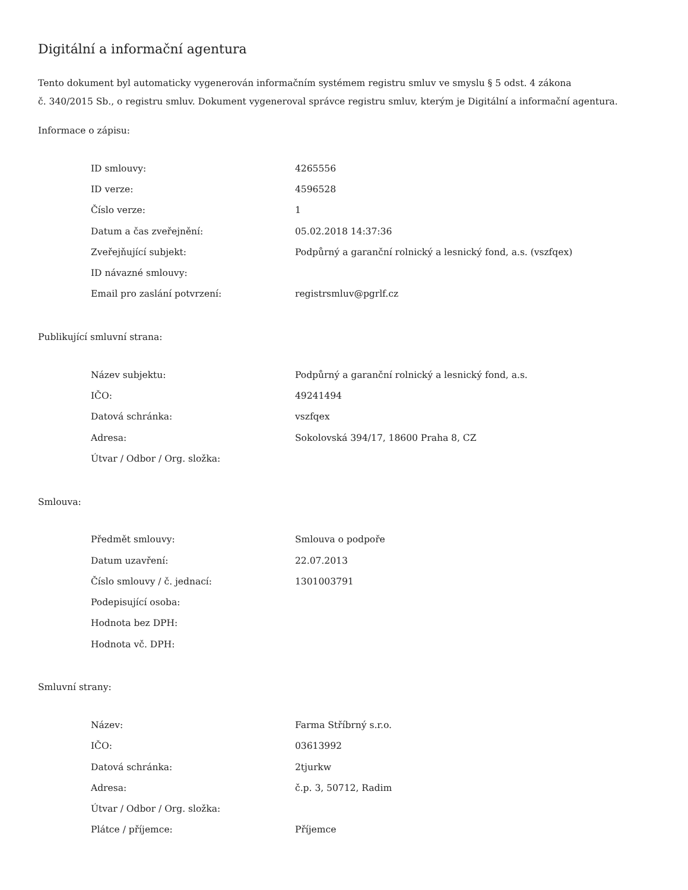Digitální a informační agentura
Tento dokument byl automaticky vygenerován informačním systémem registru smluv ve smyslu § 5 odst. 4 zákona
č. 340/2015 Sb., o registru smluv. Dokument vygeneroval správce registru smluv, kterým je Digitální a informační agentura.
Informace o zápisu:
| ID smlouvy: | 4265556 |
| ID verze: | 4596528 |
| Číslo verze: | 1 |
| Datum a čas zveřejnění: | 05.02.2018 14:37:36 |
| Zveřejňující subjekt: | Podpůrný a garanční rolnický a lesnický fond, a.s. (vszfqex) |
| ID návazné smlouvy: | |
| Email pro zaslání potvrzení: | registrsmluv@pgrlf.cz |
Publikující smluvní strana:
| Název subjektu: | Podpůrný a garanční rolnický a lesnický fond, a.s. |
| IČO: | 49241494 |
| Datová schránka: | vszfqex |
| Adresa: | Sokolovská 394/17, 18600 Praha 8, CZ |
| Útvar / Odbor / Org. složka: | |
Smlouva:
| Předmět smlouvy: | Smlouva o podpoře |
| Datum uzavření: | 22.07.2013 |
| Číslo smlouvy / č. jednací: | 1301003791 |
| Podepisující osoba: | |
| Hodnota bez DPH: | |
| Hodnota vč. DPH: | |
Smluvní strany:
| Název: | Farma Stříbrný s.r.o. |
| IČO: | 03613992 |
| Datová schránka: | 2tjurkw |
| Adresa: | č.p. 3, 50712, Radim |
| Útvar / Odbor / Org. složka: | |
| Plátce / příjemce: | Příjemce |